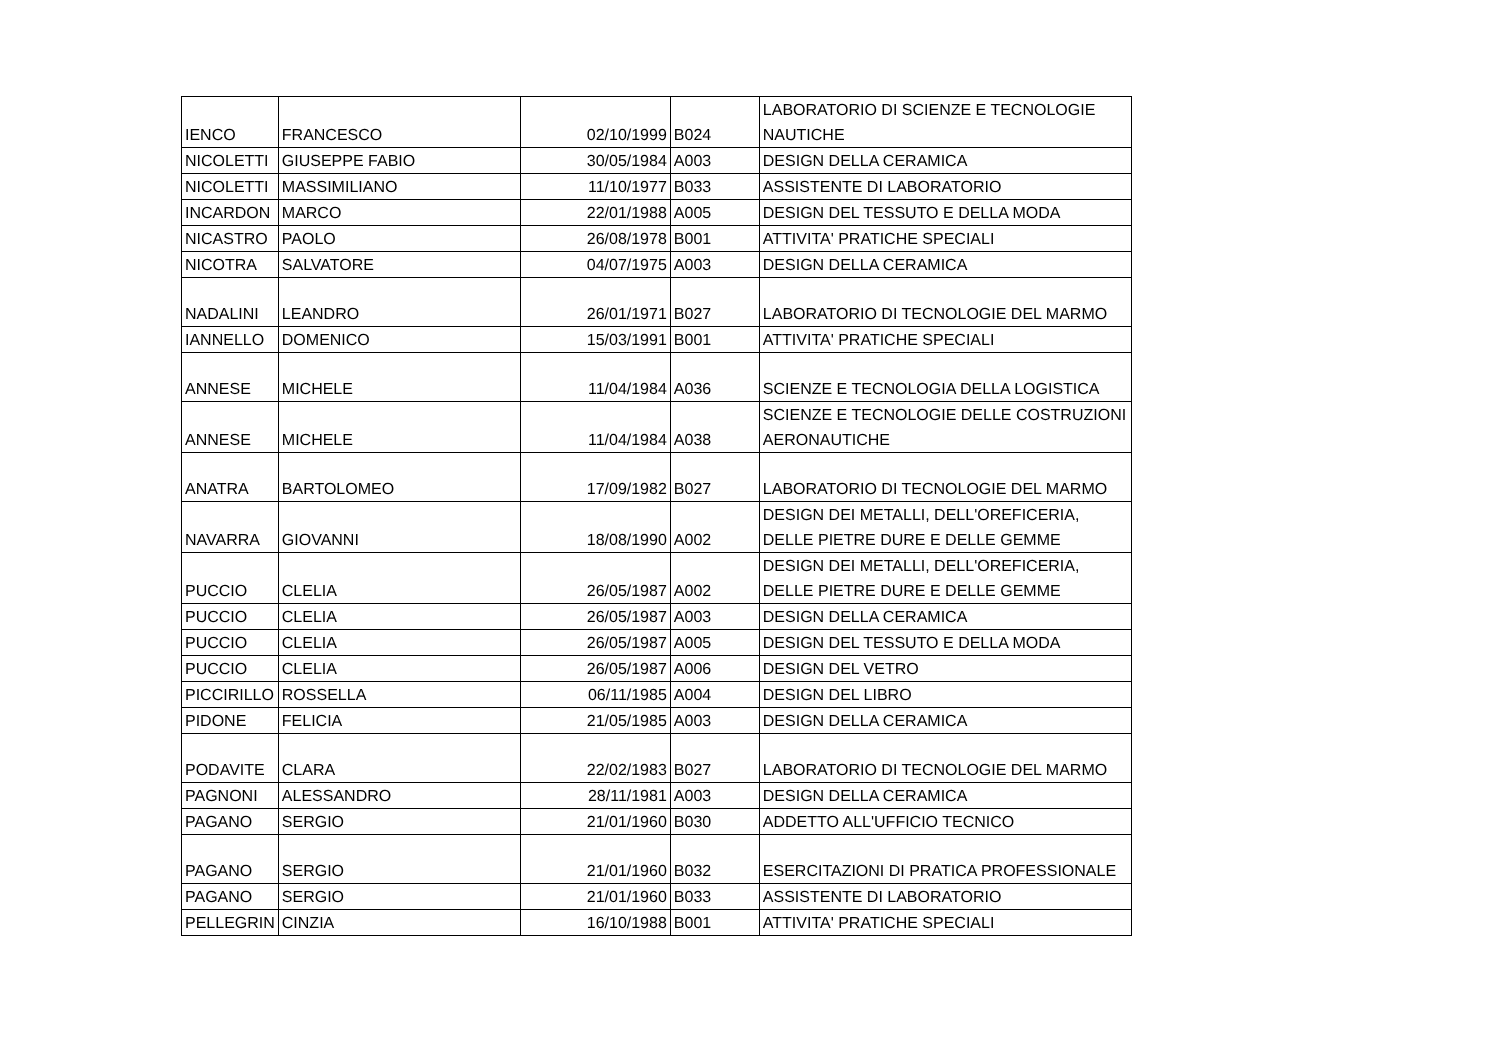| IENCO | FRANCESCO | 02/10/1999 | B024 | LABORATORIO DI SCIENZE E TECNOLOGIE NAUTICHE |
| NICOLETTI | GIUSEPPE FABIO | 30/05/1984 | A003 | DESIGN DELLA CERAMICA |
| NICOLETTI | MASSIMILIANO | 11/10/1977 | B033 | ASSISTENTE DI LABORATORIO |
| INCARDON | MARCO | 22/01/1988 | A005 | DESIGN DEL TESSUTO E DELLA MODA |
| NICASTRO | PAOLO | 26/08/1978 | B001 | ATTIVITA' PRATICHE SPECIALI |
| NICOTRA | SALVATORE | 04/07/1975 | A003 | DESIGN DELLA CERAMICA |
| NADALINI | LEANDRO | 26/01/1971 | B027 | LABORATORIO DI TECNOLOGIE DEL MARMO |
| IANNELLO | DOMENICO | 15/03/1991 | B001 | ATTIVITA' PRATICHE SPECIALI |
| ANNESE | MICHELE | 11/04/1984 | A036 | SCIENZE E TECNOLOGIA DELLA LOGISTICA |
| ANNESE | MICHELE | 11/04/1984 | A038 | SCIENZE E TECNOLOGIE DELLE COSTRUZIONI AERONAUTICHE |
| ANATRA | BARTOLOMEO | 17/09/1982 | B027 | LABORATORIO DI TECNOLOGIE DEL MARMO |
| NAVARRA | GIOVANNI | 18/08/1990 | A002 | DESIGN DEI METALLI, DELL'OREFICERIA, DELLE PIETRE DURE E DELLE GEMME |
| PUCCIO | CLELIA | 26/05/1987 | A002 | DESIGN DEI METALLI, DELL'OREFICERIA, DELLE PIETRE DURE E DELLE GEMME |
| PUCCIO | CLELIA | 26/05/1987 | A003 | DESIGN DELLA CERAMICA |
| PUCCIO | CLELIA | 26/05/1987 | A005 | DESIGN DEL TESSUTO E DELLA MODA |
| PUCCIO | CLELIA | 26/05/1987 | A006 | DESIGN DEL VETRO |
| PICCIRILLO | ROSSELLA | 06/11/1985 | A004 | DESIGN DEL LIBRO |
| PIDONE | FELICIA | 21/05/1985 | A003 | DESIGN DELLA CERAMICA |
| PODAVITE | CLARA | 22/02/1983 | B027 | LABORATORIO DI TECNOLOGIE DEL MARMO |
| PAGNONI | ALESSANDRO | 28/11/1981 | A003 | DESIGN DELLA CERAMICA |
| PAGANO | SERGIO | 21/01/1960 | B030 | ADDETTO ALL'UFFICIO TECNICO |
| PAGANO | SERGIO | 21/01/1960 | B032 | ESERCITAZIONI DI PRATICA PROFESSIONALE |
| PAGANO | SERGIO | 21/01/1960 | B033 | ASSISTENTE DI LABORATORIO |
| PELLEGRIN | CINZIA | 16/10/1988 | B001 | ATTIVITA' PRATICHE SPECIALI |